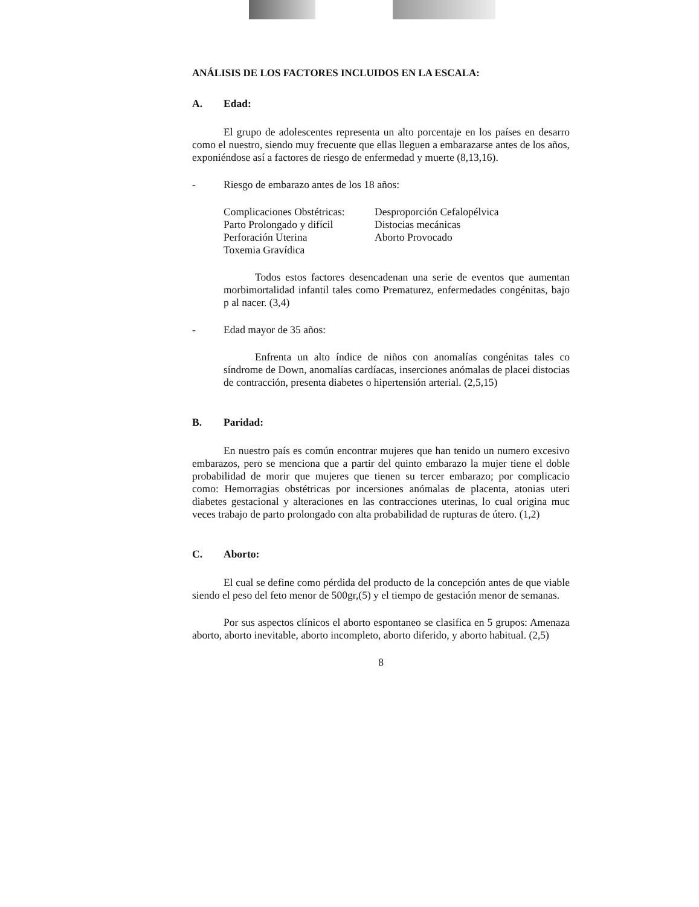ANÁLISIS DE LOS FACTORES INCLUIDOS EN LA ESCALA:
A. Edad:
El grupo de adolescentes representa un alto porcentaje en los países en desarro como el nuestro, siendo muy frecuente que ellas lleguen a embarazarse antes de los años, exponiéndose así a factores de riesgo de enfermedad y muerte (8,13,16).
- Riesgo de embarazo antes de los 18 años:
Complicaciones Obstétricas:
Desproporción Cefalopélvica
Parto Prolongado y difícil
Distocias mecánicas
Perforación Uterina
Aborto Provocado
Toxemia Gravídica
Todos estos factores desencadenan una serie de eventos que aumentan morbimortalidad infantil tales como Prematurez, enfermedades congénitas, bajo p al nacer. (3,4)
- Edad mayor de 35 años:
Enfrenta un alto índice de niños con anomalías congénitas tales co síndrome de Down, anomalías cardíacas, inserciones anómalas de placei distocias de contracción, presenta diabetes o hipertensión arterial. (2,5,15)
B. Paridad:
En nuestro país es común encontrar mujeres que han tenido un numero excesivo embarazos, pero se menciona que a partir del quinto embarazo la mujer tiene el doble probabilidad de morir que mujeres que tienen su tercer embarazo; por complicacio como: Hemorragias obstétricas por incersiones anómalas de placenta, atonias uteri diabetes gestacional y alteraciones en las contracciones uterinas, lo cual origina muc veces trabajo de parto prolongado con alta probabilidad de rupturas de útero. (1,2)
C. Aborto:
El cual se define como pérdida del producto de la concepción antes de que viable siendo el peso del feto menor de 500gr,(5) y el tiempo de gestación menor de semanas.
Por sus aspectos clínicos el aborto espontaneo se clasifica en 5 grupos: Amenaza aborto, aborto inevitable, aborto incompleto, aborto diferido, y aborto habitual. (2,5)
8